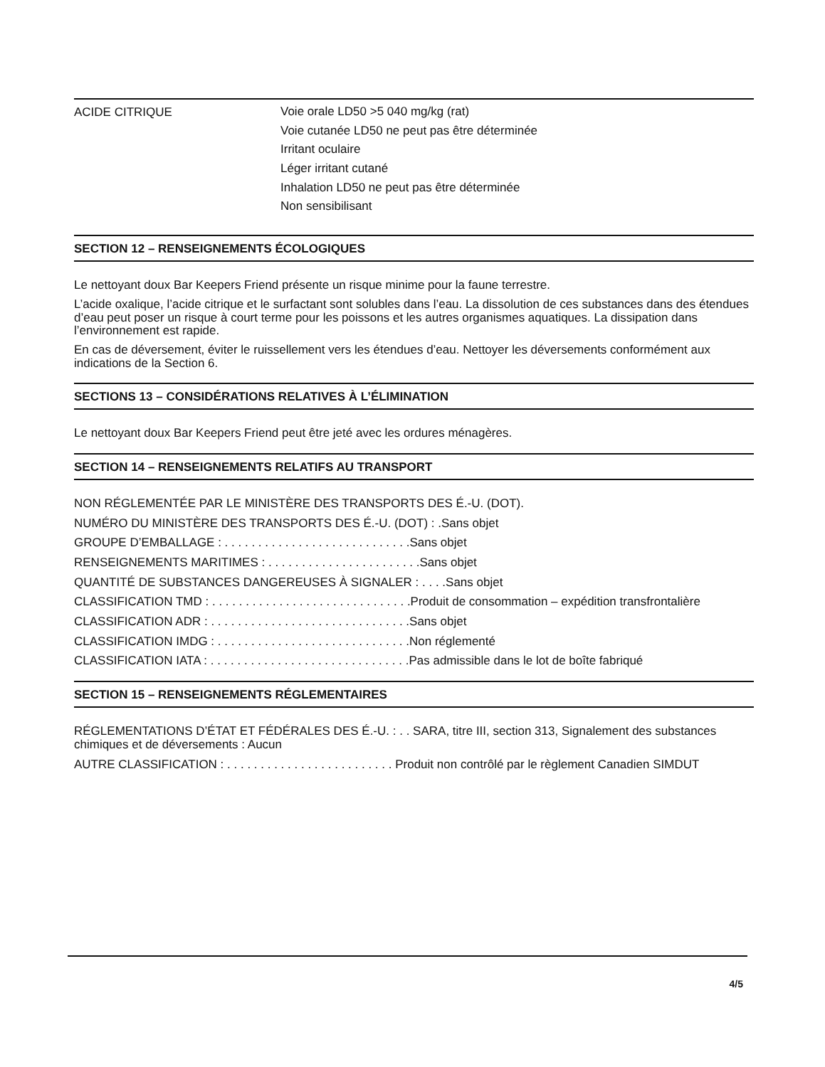ACIDE CITRIQUE
Voie orale LD50 >5 040 mg/kg (rat)
Voie cutanée LD50 ne peut pas être déterminée
Irritant oculaire
Léger irritant cutané
Inhalation LD50 ne peut pas être déterminée
Non sensibilisant
SECTION 12 – RENSEIGNEMENTS ÉCOLOGIQUES
Le nettoyant doux Bar Keepers Friend présente un risque minime pour la faune terrestre.
L’acide oxalique, l’acide citrique et le surfactant sont solubles dans l’eau. La dissolution de ces substances dans des étendues d’eau peut poser un risque à court terme pour les poissons et les autres organismes aquatiques. La dissipation dans l’environnement est rapide.
En cas de déversement, éviter le ruissellement vers les étendues d’eau. Nettoyer les déversements conformément aux indications de la Section 6.
SECTIONS 13 – CONSIDÉRATIONS RELATIVES À L’ÉLIMINATION
Le nettoyant doux Bar Keepers Friend peut être jeté avec les ordures ménagères.
SECTION 14 – RENSEIGNEMENTS RELATIFS AU TRANSPORT
NON RÉGLEMENTÉE PAR LE MINISTÈRE DES TRANSPORTS DES É.-U. (DOT).
NUMÉRO DU MINISTÈRE DES TRANSPORTS DES É.-U. (DOT) : .Sans objet
GROUPE D’EMBALLAGE : . . . . . . . . . . . . . . . . . . . . . . . . . . . .Sans objet
RENSEIGNEMENTS MARITIMES : . . . . . . . . . . . . . . . . . . . . . . .Sans objet
QUANTITÉ DE SUBSTANCES DANGEREUSES À SIGNALER : . . . .Sans objet
CLASSIFICATION TMD : . . . . . . . . . . . . . . . . . . . . . . . . . . . . . .Produit de consommation – expédition transfrontalière
CLASSIFICATION ADR : . . . . . . . . . . . . . . . . . . . . . . . . . . . . . .Sans objet
CLASSIFICATION IMDG : . . . . . . . . . . . . . . . . . . . . . . . . . . . . .Non réglementé
CLASSIFICATION IATA : . . . . . . . . . . . . . . . . . . . . . . . . . . . . . .Pas admissible dans le lot de boîte fabriqué
SECTION 15 – RENSEIGNEMENTS RÉGLEMENTAIRES
RÉGLEMENTATIONS D’ÉTAT ET FÉDÉRALES DES É.-U. : . . SARA, titre III, section 313, Signalement des substances chimiques et de déversements : Aucun
AUTRE CLASSIFICATION : . . . . . . . . . . . . . . . . . . . . . . . . . Produit non contrôlé par le règlement Canadien SIMDUT
4/5